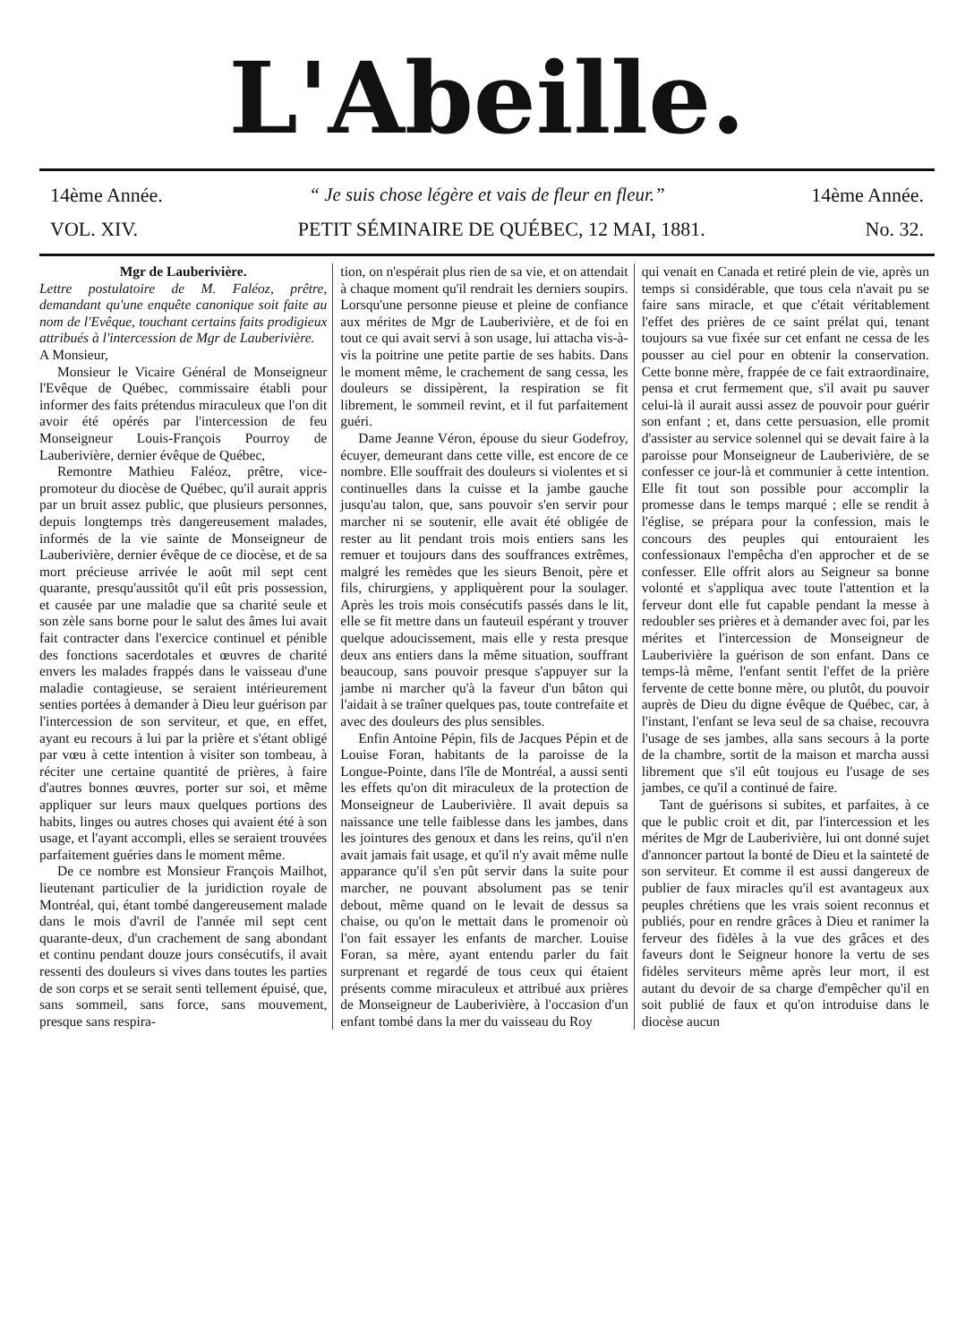L'Abeille.
14ème Année. “ Je suis chose légère et vais de fleur en fleur.” 14ème Année.
VOL. XIV. PETIT SÉMINAIRE DE QUÉBEC, 12 MAI, 1881. No. 32.
Mgr de Lauberivière.
Lettre postulatoire de M. Faléoz, prêtre, demandant qu'une enquête canonique soit faite au nom de l'Evêque, touchant certains faits prodigieux attribués à l'intercession de Mgr de Lauberivière.
A Monsieur,
Monsieur le Vicaire Général de Monseigneur l'Evêque de Québec, commissaire établi pour informer des faits prétendus miraculeux que l'on dit avoir été opérés par l'intercession de feu Monseigneur Louis-François Pourroy de Lauberivière, dernier évêque de Québec,
Remontre Mathieu Faléoz, prêtre, vice-promoteur du diocèse de Québec, qu'il aurait appris par un bruit assez public, que plusieurs personnes, depuis longtemps très dangereusement malades, informés de la vie sainte de Monseigneur de Lauberivière, dernier évêque de ce diocèse, et de sa mort précieuse arrivée le août mil sept cent quarante, presqu'aussitôt qu'il eût pris possession, et causée par une maladie que sa charité seule et son zèle sans borne pour le salut des âmes lui avait fait contracter dans l'exercice continuel et pénible des fonctions sacerdotales et œuvres de charité envers les malades frappés dans le vaisseau d'une maladie contagieuse, se seraient intérieurement senties portées à demander à Dieu leur guérison par l'intercession de son serviteur, et que, en effet, ayant eu recours à lui par la prière et s'étant obligé par vœu à cette intention à visiter son tombeau, à réciter une certaine quantité de prières, à faire d'autres bonnes œuvres, porter sur soi, et même appliquer sur leurs maux quelques portions des habits, linges ou autres choses qui avaient été à son usage, et l'ayant accompli, elles se seraient trouvées parfaitement guéries dans le moment même.
De ce nombre est Monsieur François Mailhot, lieutenant particulier de la juridiction royale de Montréal, qui, étant tombé dangereusement malade dans le mois d'avril de l'année mil sept cent quarante-deux, d'un crachement de sang abondant et continu pendant douze jours consécutifs, il avait ressenti des douleurs si vives dans toutes les parties de son corps et se serait senti tellement épuisé, que, sans sommeil, sans force, sans mouvement, presque sans respira-
tion, on n'espérait plus rien de sa vie, et on attendait à chaque moment qu'il rendrait les derniers soupirs. Lorsqu'une personne pieuse et pleine de confiance aux mérites de Mgr de Lauberivière, et de foi en tout ce qui avait servi à son usage, lui attacha vis-à-vis la poitrine une petite partie de ses habits. Dans le moment même, le crachement de sang cessa, les douleurs se dissipèrent, la respiration se fit librement, le sommeil revint, et il fut parfaitement guéri.
Dame Jeanne Véron, épouse du sieur Godefroy, écuyer, demeurant dans cette ville, est encore de ce nombre. Elle souffrait des douleurs si violentes et si continuelles dans la cuisse et la jambe gauche jusqu'au talon, que, sans pouvoir s'en servir pour marcher ni se soutenir, elle avait été obligée de rester au lit pendant trois mois entiers sans les remuer et toujours dans des souffrances extrêmes, malgré les remèdes que les sieurs Benoit, père et fils, chirurgiens, y appliquèrent pour la soulager. Après les trois mois consécutifs passés dans le lit, elle se fit mettre dans un fauteuil espérant y trouver quelque adoucissement, mais elle y resta presque deux ans entiers dans la même situation, souffrant beaucoup, sans pouvoir presque s'appuyer sur la jambe ni marcher qu'à la faveur d'un bâton qui l'aidait à se traîner quelques pas, toute contrefaite et avec des douleurs des plus sensibles.
Enfin Antoine Pépin, fils de Jacques Pépin et de Louise Foran, habitants de la paroisse de la Longue-Pointe, dans l'île de Montréal, a aussi senti les effets qu'on dit miraculeux de la protection de Monseigneur de Lauberivière. Il avait depuis sa naissance une telle faiblesse dans les jambes, dans les jointures des genoux et dans les reins, qu'il n'en avait jamais fait usage, et qu'il n'y avait même nulle apparance qu'il s'en pût servir dans la suite pour marcher, ne pouvant absolument pas se tenir debout, même quand on le levait de dessus sa chaise, ou qu'on le mettait dans le promenoir où l'on fait essayer les enfants de marcher. Louise Foran, sa mère, ayant entendu parler du fait surprenant et regardé de tous ceux qui étaient présents comme miraculeux et attribué aux prières de Monseigneur de Lauberivière, à l'occasion d'un enfant tombé dans la mer du vaisseau du Roy
qui venait en Canada et retiré plein de vie, après un temps si considérable, que tous cela n'avait pu se faire sans miracle, et que c'était véritablement l'effet des prières de ce saint prélat qui, tenant toujours sa vue fixée sur cet enfant ne cessa de les pousser au ciel pour en obtenir la conservation. Cette bonne mère, frappée de ce fait extraordinaire, pensa et crut fermement que, s'il avait pu sauver celui-là il aurait aussi assez de pouvoir pour guérir son enfant ; et, dans cette persuasion, elle promit d'assister au service solennel qui se devait faire à la paroisse pour Monseigneur de Lauberivière, de se confesser ce jour-là et communier à cette intention. Elle fit tout son possible pour accomplir la promesse dans le temps marqué ; elle se rendit à l'église, se prépara pour la confession, mais le concours des peuples qui entouraient les confessionaux l'empêcha d'en approcher et de se confesser. Elle offrit alors au Seigneur sa bonne volonté et s'appliqua avec toute l'attention et la ferveur dont elle fut capable pendant la messe à redoubler ses prières et à demander avec foi, par les mérites et l'intercession de Monseigneur de Lauberivière la guérison de son enfant. Dans ce temps-là même, l'enfant sentit l'effet de la prière fervente de cette bonne mère, ou plutôt, du pouvoir auprès de Dieu du digne évêque de Québec, car, à l'instant, l'enfant se leva seul de sa chaise, recouvra l'usage de ses jambes, alla sans secours à la porte de la chambre, sortit de la maison et marcha aussi librement que s'il eût toujous eu l'usage de ses jambes, ce qu'il a continué de faire.
Tant de guérisons si subites, et parfaites, à ce que le public croit et dit, par l'intercession et les mérites de Mgr de Lauberivière, lui ont donné sujet d'annoncer partout la bonté de Dieu et la sainteté de son serviteur. Et comme il est aussi dangereux de publier de faux miracles qu'il est avantageux aux peuples chrétiens que les vrais soient reconnus et publiés, pour en rendre grâces à Dieu et ranimer la ferveur des fidèles à la vue des grâces et des faveurs dont le Seigneur honore la vertu de ses fidèles serviteurs même après leur mort, il est autant du devoir de sa charge d'empêcher qu'il en soit publié de faux et qu'on introduise dans le diocèse aucun